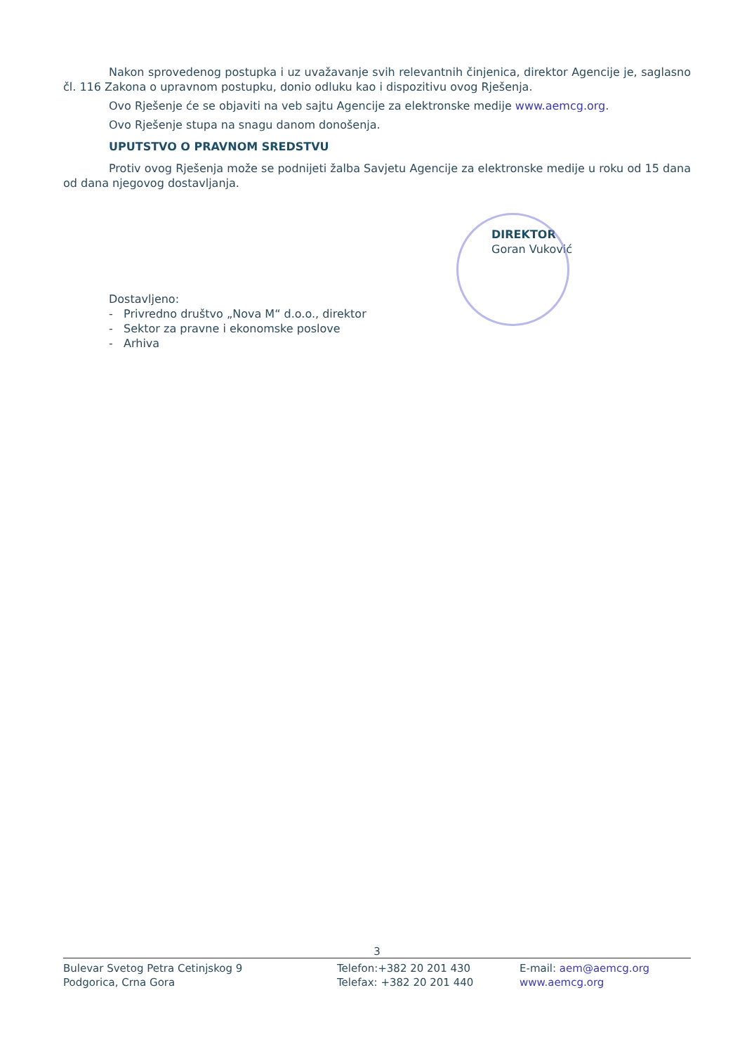Nakon sprovedenog postupka i uz uvažavanje svih relevantnih činjenica, direktor Agencije je, saglasno čl. 116 Zakona o upravnom postupku, donio odluku kao i dispozitivu ovog Rješenja.
Ovo Rješenje će se objaviti na veb sajtu Agencije za elektronske medije www.aemcg.org.
Ovo Rješenje stupa na snagu danom donošenja.
UPUTSTVO O PRAVNOM SREDSTVU
Protiv ovog Rješenja može se podnijeti žalba Savjetu Agencije za elektronske medije u roku od 15 dana od dana njegovog dostavljanja.
DIREKTOR
Goran Vuković
Dostavljeno:
- Privredno društvo „Nova M“ d.o.o., direktor
- Sektor za pravne i ekonomske poslove
- Arhiva
3
Bulevar Svetog Petra Cetinjskog 9
Podgorica, Crna Gora
Telefon:+382 20 201 430
Telefax: +382 20 201 440
E-mail: aem@aemcg.org
www.aemcg.org